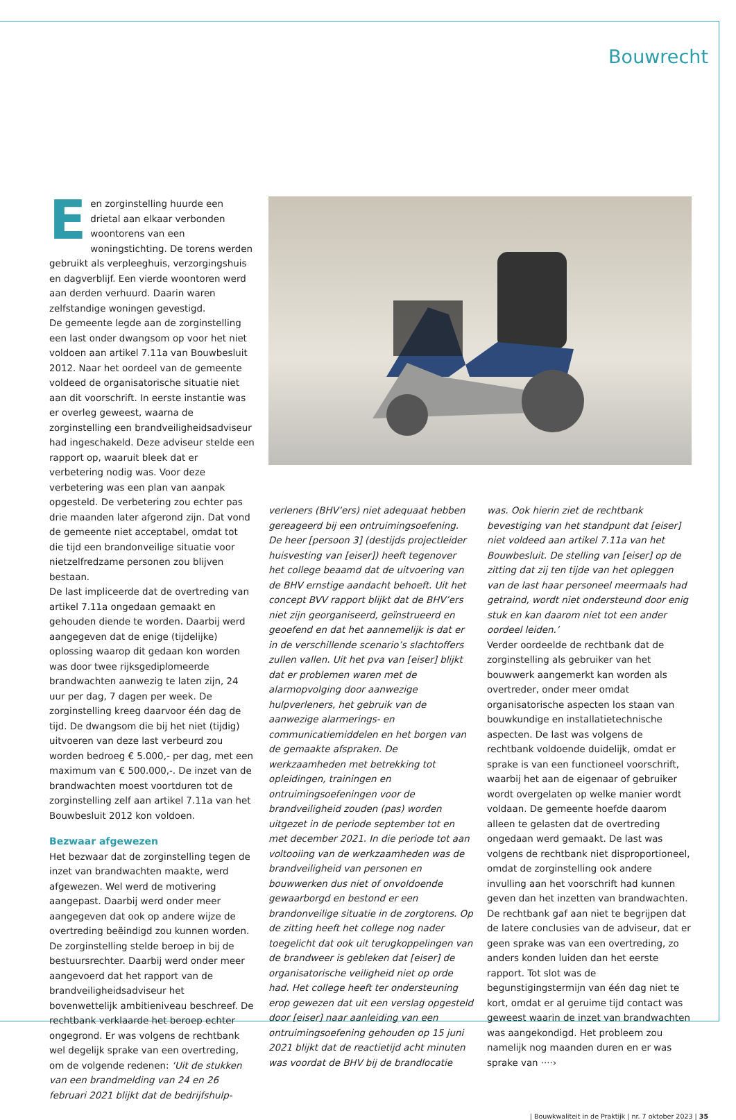Bouwrecht
Een zorginstelling huurde een drietal aan elkaar verbonden woontorens van een woningstichting. De torens werden gebruikt als verpleeghuis, verzorgingshuis en dagverblijf. Een vierde woontoren werd aan derden verhuurd. Daarin waren zelfstandige woningen gevestigd.
De gemeente legde aan de zorginstelling een last onder dwangsom op voor het niet voldoen aan artikel 7.11a van Bouwbesluit 2012. Naar het oordeel van de gemeente voldeed de organisatorische situatie niet aan dit voorschrift. In eerste instantie was er overleg geweest, waarna de zorginstelling een brandveiligheidsadviseur had ingeschakeld. Deze adviseur stelde een rapport op, waaruit bleek dat er verbetering nodig was. Voor deze verbetering was een plan van aanpak opgesteld. De verbetering zou echter pas drie maanden later afgerond zijn. Dat vond de gemeente niet acceptabel, omdat tot die tijd een brandonveilige situatie voor nietzelfredzame personen zou blijven bestaan.
De last impliceerde dat de overtreding van artikel 7.11a ongedaan gemaakt en gehouden diende te worden. Daarbij werd aangegeven dat de enige (tijdelijke) oplossing waarop dit gedaan kon worden was door twee rijksgediplomeerde brandwachten aanwezig te laten zijn, 24 uur per dag, 7 dagen per week. De zorginstelling kreeg daarvoor één dag de tijd. De dwangsom die bij het niet (tijdig) uitvoeren van deze last verbeurd zou worden bedroeg € 5.000,- per dag, met een maximum van € 500.000,-. De inzet van de brandwachten moest voortduren tot de zorginstelling zelf aan artikel 7.11a van het Bouwbesluit 2012 kon voldoen.
Bezwaar afgewezen
Het bezwaar dat de zorginstelling tegen de inzet van brandwachten maakte, werd afgewezen. Wel werd de motivering aangepast. Daarbij werd onder meer aangegeven dat ook op andere wijze de overtreding beëindigd zou kunnen worden. De zorginstelling stelde beroep in bij de bestuursrechter. Daarbij werd onder meer aangevoerd dat het rapport van de brandveiligheidsadviseur het bovenwettelijk ambitieniveau beschreef. De rechtbank verklaarde het beroep echter ongegrond. Er was volgens de rechtbank wel degelijk sprake van een overtreding, om de volgende redenen: ‘Uit de stukken van een brandmelding van 24 en 26 februari 2021 blijkt dat de bedrijfshulp-
verleners (BHV’ers) niet adequaat hebben gereageerd bij een ontruimingsoefening. De heer [persoon 3] (destijds projectleider huisvesting van [eiser]) heeft tegenover het college beaamd dat de uitvoering van de BHV ernstige aandacht behoeft. Uit het concept BVV rapport blijkt dat de BHV’ers niet zijn georganiseerd, geïnstrueerd en geoefend en dat het aannemelijk is dat er in de verschillende scenario’s slachtoffers zullen vallen. Uit het pva van [eiser] blijkt dat er problemen waren met de alarmopvolging door aanwezige hulpverleners, het gebruik van de aanwezige alarmerings- en communicatiemiddelen en het borgen van de gemaakte afspraken. De werkzaamheden met betrekking tot opleidingen, trainingen en ontruimingsoefeningen voor de brandveiligheid zouden (pas) worden uitgezet in de periode september tot en met december 2021. In die periode tot aan voltooiing van de werkzaamheden was de brandveiligheid van personen en bouwwerken dus niet of onvoldoende gewaarborgd en bestond er een brandonveilige situatie in de zorgtorens. Op de zitting heeft het college nog nader toegelicht dat ook uit terugkoppelingen van de brandweer is gebleken dat [eiser] de organisatorische veiligheid niet op orde had. Het college heeft ter ondersteuning erop gewezen dat uit een verslag opgesteld door [eiser] naar aanleiding van een ontruimingsoefening gehouden op 15 juni 2021 blijkt dat de reactietijd acht minuten was voordat de BHV bij de brandlocatie
was. Ook hierin ziet de rechtbank bevestiging van het standpunt dat [eiser] niet voldeed aan artikel 7.11a van het Bouwbesluit. De stelling van [eiser] op de zitting dat zij ten tijde van het opleggen van de last haar personeel meermaals had getraind, wordt niet ondersteund door enig stuk en kan daarom niet tot een ander oordeel leiden.’
Verder oordeelde de rechtbank dat de zorginstelling als gebruiker van het bouwwerk aangemerkt kan worden als overtreder, onder meer omdat organisatorische aspecten los staan van bouwkundige en installatietechnische aspecten. De last was volgens de rechtbank voldoende duidelijk, omdat er sprake is van een functioneel voorschrift, waarbij het aan de eigenaar of gebruiker wordt overgelaten op welke manier wordt voldaan. De gemeente hoefde daarom alleen te gelasten dat de overtreding ongedaan werd gemaakt. De last was volgens de rechtbank niet disproportioneel, omdat de zorginstelling ook andere invulling aan het voorschrift had kunnen geven dan het inzetten van brandwachten. De rechtbank gaf aan niet te begrijpen dat de latere conclusies van de adviseur, dat er geen sprake was van een overtreding, zo anders konden luiden dan het eerste rapport. Tot slot was de begunstigingstermijn van één dag niet te kort, omdat er al geruime tijd contact was geweest waarin de inzet van brandwachten was aangekondigd. Het probleem zou namelijk nog maanden duren en er was sprake van ····›
| Bouwkwaliteit in de Praktijk | nr. 7 oktober 2023 | 35